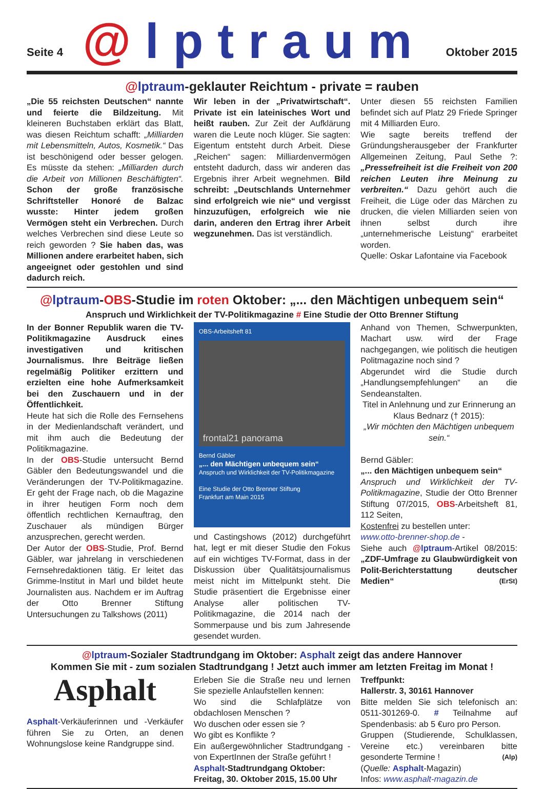Seite 4
@lptraum
Oktober 2015
@lptraum-geklauter Reichtum - private = rauben
„Die 55 reichsten Deutschen“ nannte und feierte die Bildzeitung. Mit kleineren Buchstaben erklärt das Blatt, was diesen Reichtum schafft: „Milliarden mit Lebensmitteln, Autos, Kosmetik.“ Das ist beschönigend oder besser gelogen. Es müsste da stehen: „Milliarden durch die Arbeit von Millionen Beschäftigten“. Schon der große französische Schriftsteller Honoré de Balzac wusste: Hinter jedem großen Vermögen steht ein Verbrechen. Durch welches Verbrechen sind diese Leute so reich geworden ? Sie haben das, was Millionen andere erarbeitet haben, sich angeeignet oder gestohlen und sind dadurch reich.
Wir leben in der „Privatwirtschaft“. Private ist ein lateinisches Wort und heißt rauben. Zur Zeit der Aufklärung waren die Leute noch klüger. Sie sagten: Eigentum entsteht durch Arbeit. Diese „Reichen“ sagen: Milliardenvermögen entsteht dadurch, dass wir anderen das Ergebnis ihrer Arbeit wegnehmen. Bild schreibt: „Deutschlands Unternehmer sind erfolgreich wie nie“ und vergisst hinzuzufügen, erfolgreich wie nie darin, anderen den Ertrag ihrer Arbeit wegzunehmen. Das ist verständlich.
Unter diesen 55 reichsten Familien befindet sich auf Platz 29 Friede Springer mit 4 Milliarden Euro.
Wie sagte bereits treffend der Gründungsherausgeber der Frankfurter Allgemeinen Zeitung, Paul Sethe ?: „Pressefreiheit ist die Freiheit von 200 reichen Leuten ihre Meinung zu verbreiten.“ Dazu gehört auch die Freiheit, die Lüge oder das Märchen zu drucken, die vielen Milliarden seien von ihnen selbst durch ihre „unternehmerische Leistung“ erarbeitet worden.
Quelle: Oskar Lafontaine via Facebook
@lptraum-OBS-Studie im roten Oktober: „... den Mächtigen unbequem sein“
Anspruch und Wirklichkeit der TV-Politikmagazine # Eine Studie der Otto Brenner Stiftung
In der Bonner Republik waren die TV-Politikmagazine Ausdruck eines investigativen und kritischen Journalismus. Ihre Beiträge ließen regelmäßig Politiker erzittern und erzielten eine hohe Aufmerksamkeit bei den Zuschauern und in der Öffentlichkeit.
Heute hat sich die Rolle des Fernsehens in der Medienlandschaft verändert, und mit ihm auch die Bedeutung der Politikmagazine.
In der OBS-Studie untersucht Bernd Gäbler den Bedeutungswandel und die Veränderungen der TV-Politikmagazine. Er geht der Frage nach, ob die Magazine in ihrer heutigen Form noch dem öffentlich rechtlichen Kernauftrag, den Zuschauer als mündigen Bürger anzusprechen, gerecht werden.
Der Autor der OBS-Studie, Prof. Bernd Gäbler, war jahrelang in verschiedenen Fernsehredaktionen tätig. Er leitet das Grimme-Institut in Marl und bildet heute Journalisten aus. Nachdem er im Auftrag der Otto Brenner Stiftung Untersuchungen zu Talkshows (2011)
OBS-Arbeitsheft 81
frontal21 panorama
Bernd Gäbler
„... den Mächtigen unbequem sein“
Anspruch und Wirklichkeit der TV-Politikmagazine
Eine Studie der Otto Brenner Stiftung
Frankfurt am Main 2015
und Castingshows (2012) durchgeführt hat, legt er mit dieser Studie den Fokus auf ein wichtiges TV-Format, dass in der Diskussion über Qualitätsjournalismus meist nicht im Mittelpunkt steht. Die Studie präsentiert die Ergebnisse einer Analyse aller politischen TV-Politikmagazine, die 2014 nach der Sommerpause und bis zum Jahresende gesendet wurden.
Anhand von Themen, Schwerpunkten, Machart usw. wird der Frage nachgegangen, wie politisch die heutigen Politmagazine noch sind ?
Abgerundet wird die Studie durch „Handlungsempfehlungen“ an die Sendeanstalten.
Titel in Anlehnung und zur Erinnerung an Klaus Bednarz († 2015):
„Wir möchten den Mächtigen unbequem sein.“
Bernd Gäbler:
„... den Mächtigen unbequem sein“
Anspruch und Wirklichkeit der TV-Politikmagazine, Studie der Otto Brenner Stiftung 07/2015, OBS-Arbeitsheft 81, 112 Seiten,
Kostenfrei zu bestellen unter:
www.otto-brenner-shop.de -
Siehe auch @lptraum-Artikel 08/2015: „ZDF-Umfrage zu Glaubwürdigkeit von Polit-Berichterstattung deutscher Medien“ (ErSt)
@lptraum-Sozialer Stadtrundgang im Oktober: Asphalt zeigt das andere Hannover
Kommen Sie mit - zum sozialen Stadtrundgang ! Jetzt auch immer am letzten Freitag im Monat !
Asphalt
Asphalt-Verkäuferinnen und -Verkäufer führen Sie zu Orten, an denen Wohnungslose keine Randgruppe sind.
Erleben Sie die Straße neu und lernen Sie spezielle Anlaufstellen kennen:
Wo sind die Schlafplätze von obdachlosen Menschen ?
Wo duschen oder essen sie ?
Wo gibt es Konflikte ?
Ein außergewöhnlicher Stadtrundgang - von ExpertInnen der Straße geführt !
Asphalt-Stadtrundgang Oktober:
Freitag, 30. Oktober 2015, 15.00 Uhr
Treffpunkt:
Hallerstr. 3, 30161 Hannover
Bitte melden Sie sich telefonisch an: 0511-301269-0. # Teilnahme auf Spendenbasis: ab 5 €uro pro Person.
Gruppen (Studierende, Schulklassen, Vereine etc.) vereinbaren bitte gesonderte Termine ! (Alp)
(Quelle: Asphalt-Magazin)
Infos: www.asphalt-magazin.de